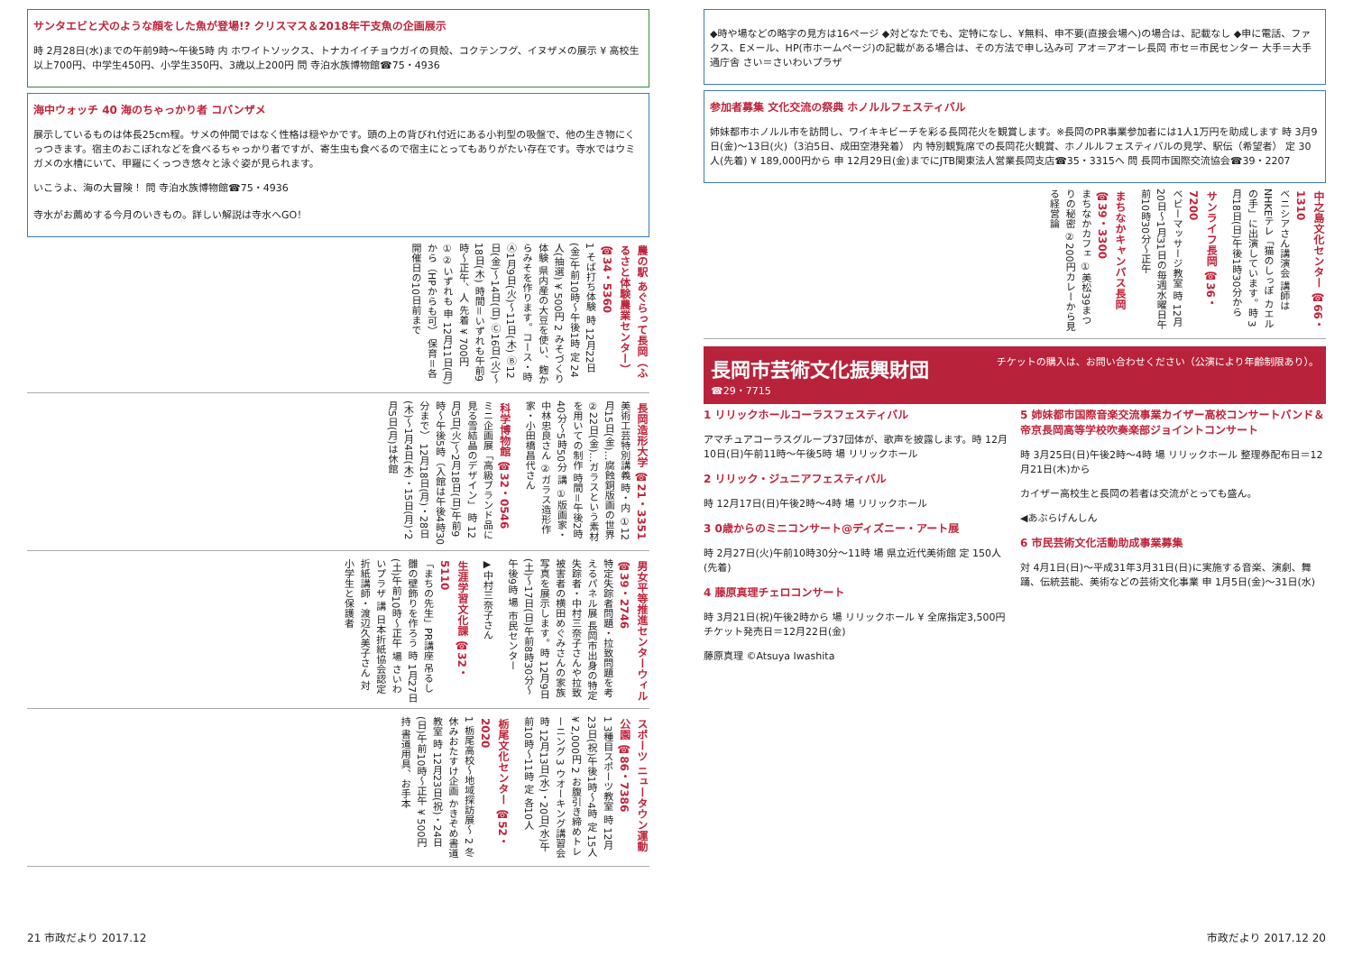サンタエビと犬のような顔をした魚が登場!? クリスマス＆2018年干支魚の企画展示
時 2月28日(水)までの午前9時～午後5時 内 ホワイトソックス、トナカイイチョウガイの貝殻、コクテンフグ、イヌザメの展示 ¥ 高校生以上700円、中学生450円、小学生350円、3歳以上200円 問 寺泊水族博物館☎75・4936
海中ウォッチ 40 海のちゃっかり者 コバンザメ
展示しているものは体長25cm程。サメの仲間ではなく性格は穏やかです。頭の上の背びれ付近にある小判型の吸盤で、他の生き物にくっつきます。宿主のおこぼれなどを食べるちゃっかり者ですが、寄生虫も食べるので宿主にとってもありがたい存在です。寺水ではウミガメの水槽にいて、甲羅にくっつき悠々と泳ぐ姿が見られます。
いこうよ、海の大冒険！ 問 寺泊水族博物館☎75・4936
寺水がお薦めする今月のいきもの。詳しい解説は寺水へGO！
農の駅 あぐらって長岡（ふるさと体験農業センター）☎34・5360
1 そば打ち体験 時 12月22日(金)午前10時～午後1時 定 24人(抽選) ¥ 500円 2 みそづくり体験 県内産の大豆を使い、麹からみそを作ります。コース・時 Ⓐ1月9日(火)～11日(木) Ⓑ12日(金)～14日(日) Ⓒ16日(火)～18日(木) 時間＝いずれも午前9時～正午、人 先着 ¥ 700円 ①②いずれも 申 12月11日(月)から（HPからも可） 保育＝各開催日の10日前まで
長岡造形大学 ☎21・3351
美術工芸特別講義 時・内 ①12月15日(金)…腐蝕銅版画の世界 ②22日(金)…ガラスという素材を用いての制作 時間＝午後2時40分～5時50分 講 ①版画家・中林忠良さん ②ガラス造形作家・小田橋昌代さん
科学博物館 ☎32・0546
ミニ企画展「高級ブランド品に見る雪結晶のデザイン」 時 12月5日(火)～2月18日(日)午前9時～午後5時（入館は午後4時30分まで） 12月18日(月)・28日(木)～1月4日(木)・15日(月)、2月5日(月)は休館
男女平等推進センターウィル ☎39・2746
特定失踪者問題・拉致問題を考えるパネル展 長岡市出身の特定失踪者・中村三奈子さんや拉致被害者の横田めぐみさんの家族写真を展示します。時 12月9日(土)～17日(日)午前8時30分～午後9時 場 市民センター
▶中村三奈子さん
生涯学習文化課 ☎32・5110
「まちの先生」PR講座 吊るし雛の壁飾りを作ろう 時 1月27日(土)午前10時～正午 場 さいわいプラザ 講 日本折紙協会認定折紙講師・渡辺久美子さん 対 小学生と保護者
スポーツ ニュータウン運動公園 ☎86・7386
1 3種目スポーツ教室 時 12月23日(祝)午後1時～4時 定 15人 ¥ 2,000円 2 お腹引き締めトレーニング 3 ウオーキング講習会 時 12月13日(水)・20日(水)午前10時～11時 定 各10人
栃尾文化センター ☎52・2020
1 栃尾高校～地域探訪展～ 2 冬休みおたすけ企画 かきぞめ書道教室 時 12月23日(祝)・24日(日)午前10時～正午 ¥ 500円 持 書道用具、お手本
◆時や場などの略字の見方は16ページ ◆対どなたでも、定特になし、¥無料、申不要(直接会場へ)の場合は、記載なし ◆申に電話、ファクス、Eメール、HP(市ホームページ)の記載がある場合は、その方法で申し込み可 アオ＝アオーレ長岡 市セ＝市民センター 大手＝大手通庁舎 さい＝さいわいプラザ
参加者募集 文化交流の祭典 ホノルルフェスティバル
姉妹都市ホノルル市を訪問し、ワイキキビーチを彩る長岡花火を観賞します。※長岡のPR事業参加者には1人1万円を助成します 時 3月9日(金)～13日(火)（3泊5日、成田空港発着） 内 特別観覧席での長岡花火観賞、ホノルルフェスティバルの見学、駅伝（希望者） 定 30人(先着) ¥ 189,000円から 申 12月29日(金)までにJTB関東法人営業長岡支店☎35・3315へ 問 長岡市国際交流協会☎39・2207
中之島文化センター ☎66・1310
ベニシアさん講演会 講師はNHKEテレ「猫のしっぽ カエルの手」に出演しています。時 3月18日(日)午後1時30分から
サンライフ長岡 ☎36・7200
ベビーマッサージ教室 時 12月20日～1月31日の毎週水曜日午前10時30分～正午
まちなかキャンパス長岡 ☎39・3300
まちなかカフェ ①美松39まつりの秘密 ②200円カレーから見る経営論
長岡市芸術文化振興財団
☎29・7715
チケットの購入は、お問い合わせください（公演により年齢制限あり）。
1 リリックホールコーラスフェスティバル
アマチュアコーラスグループ37団体が、歌声を披露します。時 12月10日(日)午前11時～午後5時 場 リリックホール
2 リリック・ジュニアフェスティバル
時 12月17日(日)午後2時～4時 場 リリックホール
3 0歳からのミニコンサート@ディズニー・アート展
時 2月27日(火)午前10時30分～11時 場 県立近代美術館 定 150人(先着)
4 藤原真理チェロコンサート
時 3月21日(祝)午後2時から 場 リリックホール ¥ 全席指定3,500円 チケット発売日＝12月22日(金)
藤原真理 ©Atsuya Iwashita
5 姉妹都市国際音楽交流事業カイザー高校コンサートバンド＆帝京長岡高等学校吹奏楽部ジョイントコンサート
時 3月25日(日)午後2時～4時 場 リリックホール 整理券配布日＝12月21日(木)から
カイザー高校生と長岡の若者は交流がとっても盛ん。
◀あぶらげんしん
6 市民芸術文化活動助成事業募集
対 4月1日(日)～平成31年3月31日(日)に実施する音楽、演劇、舞踊、伝統芸能、美術などの芸術文化事業 申 1月5日(金)～31日(水)
21 市政だより 2017.12 市政だより 2017.12 20